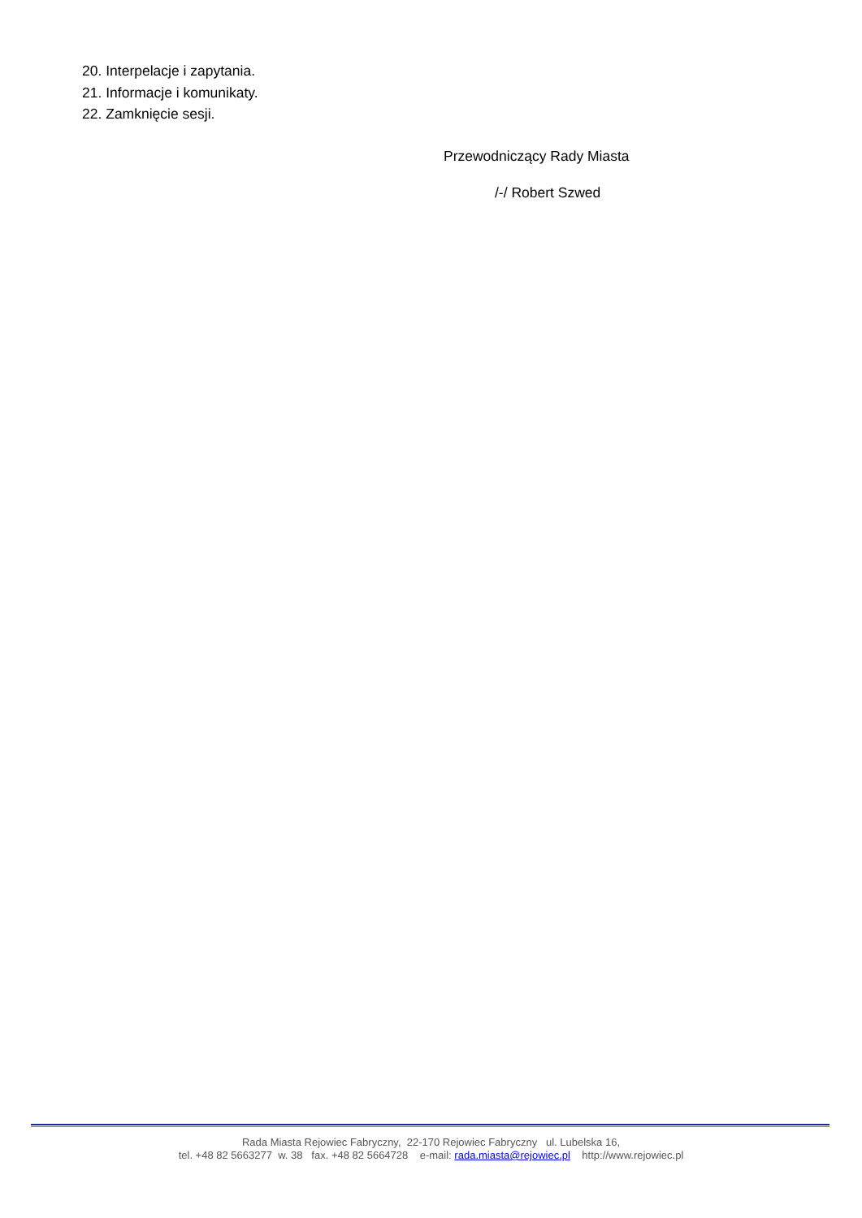20. Interpelacje i zapytania.
21. Informacje i komunikaty.
22. Zamknięcie sesji.
Przewodniczący Rady Miasta
/-/ Robert Szwed
Rada Miasta Rejowiec Fabryczny, 22-170 Rejowiec Fabryczny ul. Lubelska 16,
tel. +48 82 5663277 w. 38 fax. +48 82 5664728 e-mail: rada.miasta@rejowiec.pl http://www.rejowiec.pl